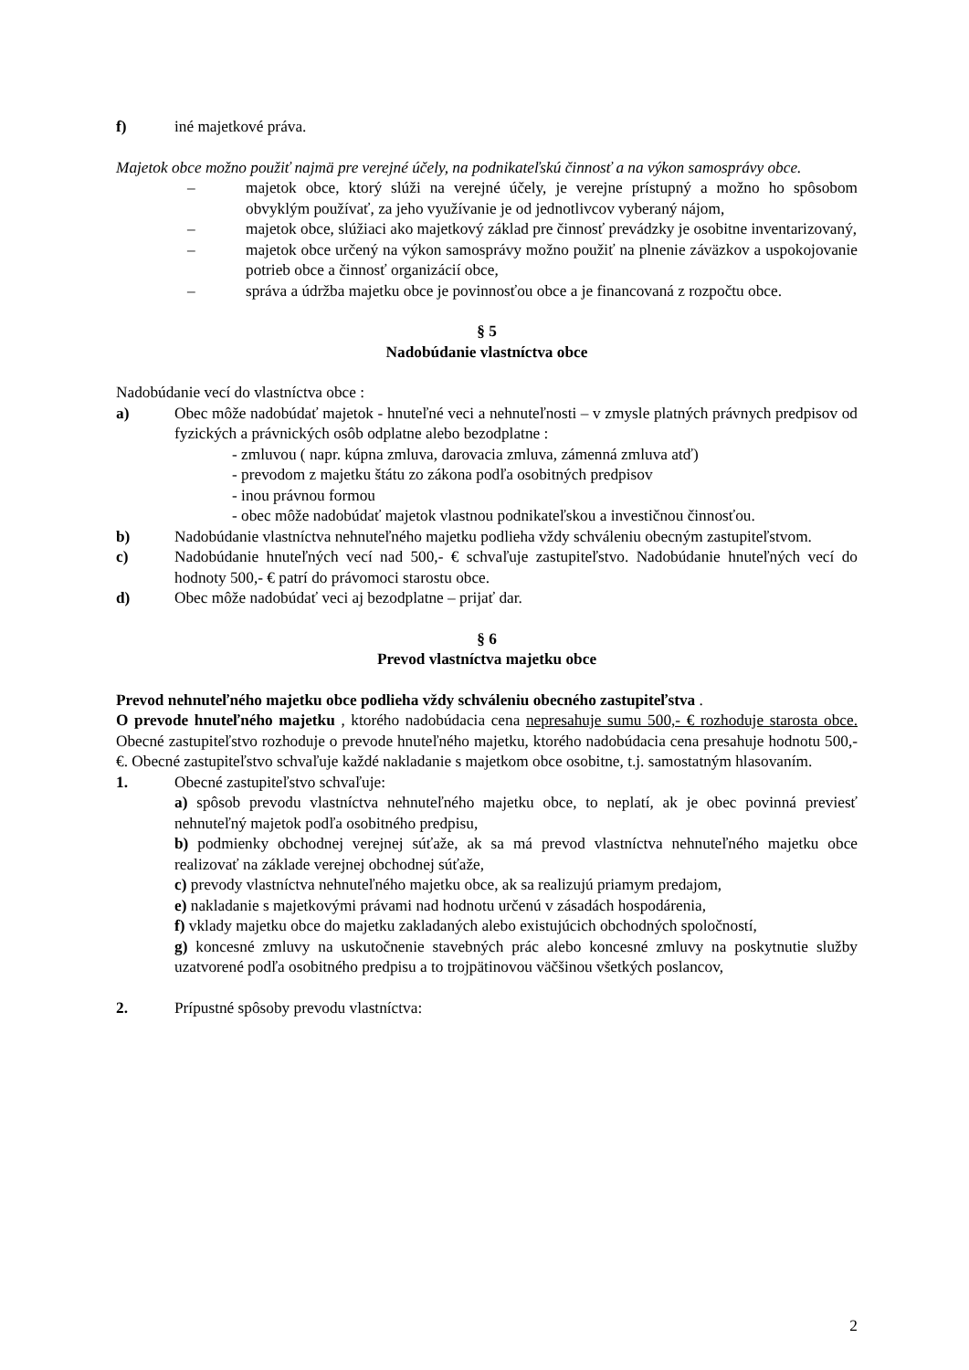f) iné majetkové práva.
Majetok obce možno použiť najmä pre verejné účely, na podnikateľskú činnosť a na výkon samosprávy obce.
– majetok obce, ktorý slúži na verejné účely, je verejne prístupný a možno ho spôsobom obvyklým používať, za jeho využívanie je od jednotlivcov vyberaný nájom,
– majetok obce, slúžiaci ako majetkový základ pre činnosť prevádzky je osobitne inventarizovaný,
– majetok obce určený na výkon samosprávy možno použiť na plnenie záväzkov a uspokojovanie potrieb obce a činnosť organizácií obce,
– správa a údržba majetku obce je povinnosťou obce a je financovaná z rozpočtu obce.
§ 5
Nadobúdanie vlastníctva obce
Nadobúdanie vecí do vlastníctva obce :
a) Obec môže nadobúdať majetok - hnuteľné veci a nehnuteľnosti – v zmysle platných právnych predpisov od fyzických a právnických osôb odplatne alebo bezodplatne :
- zmluvou ( napr. kúpna zmluva, darovacia zmluva, zámenná zmluva atď)
- prevodom z majetku štátu zo zákona podľa osobitných predpisov
- inou právnou formou
- obec môže nadobúdať majetok vlastnou podnikateľskou a investičnou činnosťou.
b) Nadobúdanie vlastníctva nehnuteľného majetku podlieha vždy schváleniu obecným zastupiteľstvom.
c) Nadobúdanie hnuteľných vecí nad 500,- € schvaľuje zastupiteľstvo. Nadobúdanie hnuteľných vecí do hodnoty 500,- € patrí do právomoci starostu obce.
d) Obec môže nadobúdať veci aj bezodplatne – prijať dar.
§ 6
Prevod vlastníctva majetku obce
Prevod nehnuteľného majetku obce podlieha vždy schváleniu obecného zastupiteľstva .
O prevode hnuteľného majetku , ktorého nadobúdacia cena nepresahuje sumu 500,- € rozhoduje starosta obce. Obecné zastupiteľstvo rozhoduje o prevode hnuteľného majetku, ktorého nadobúdacia cena presahuje hodnotu 500,- €. Obecné zastupiteľstvo schvaľuje každé nakladanie s majetkom obce osobitne, t.j. samostatným hlasovaním.
1. Obecné zastupiteľstvo schvaľuje:
a) spôsob prevodu vlastníctva nehnuteľného majetku obce, to neplatí, ak je obec povinná previesť nehnuteľný majetok podľa osobitného predpisu,
b) podmienky obchodnej verejnej súťaže, ak sa má prevod vlastníctva nehnuteľného majetku obce realizovať na základe verejnej obchodnej súťaže,
c) prevody vlastníctva nehnuteľného majetku obce, ak sa realizujú priamym predajom,
e) nakladanie s majetkovými právami nad hodnotu určenú v zásadách hospodárenia,
f) vklady majetku obce do majetku zakladaných alebo existujúcich obchodných spoločností,
g) koncesné zmluvy na uskutočnenie stavebných prác alebo koncesné zmluvy na poskytnutie služby uzatvorené podľa osobitného predpisu a to trojpätinovou väčšinou všetkých poslancov,
2. Prípustné spôsoby prevodu vlastníctva:
2